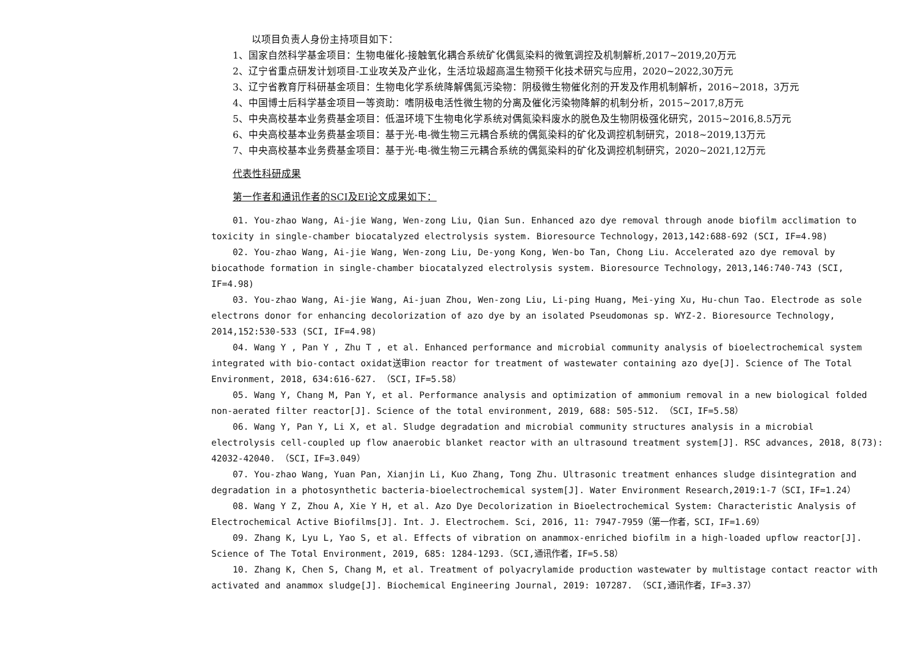以项目负责人身份主持项目如下：
1、国家自然科学基金项目：生物电催化-接触氧化耦合系统矿化偶氮染料的微氧调控及机制解析,2017~2019,20万元
2、辽宁省重点研发计划项目-工业攻关及产业化，生活垃圾超高温生物预干化技术研究与应用，2020~2022,30万元
3、辽宁省教育厅科研基金项目：生物电化学系统降解偶氮污染物：阴极微生物催化剂的开发及作用机制解析，2016~2018，3万元
4、中国博士后科学基金项目一等资助：嗜阴极电活性微生物的分离及催化污染物降解的机制分析，2015~2017,8万元
5、中央高校基本业务费基金项目：低温环境下生物电化学系统对偶氮染料废水的脱色及生物阴极强化研究，2015~2016,8.5万元
6、中央高校基本业务费基金项目：基于光-电-微生物三元耦合系统的偶氮染料的矿化及调控机制研究，2018~2019,13万元
7、中央高校基本业务费基金项目：基于光-电-微生物三元耦合系统的偶氮染料的矿化及调控机制研究，2020~2021,12万元
代表性科研成果
第一作者和通讯作者的SCI及EI论文成果如下：
01. You-zhao Wang, Ai-jie Wang, Wen-zong Liu, Qian Sun. Enhanced azo dye removal through anode biofilm acclimation to toxicity in single-chamber biocatalyzed electrolysis system. Bioresource Technology，2013,142:688-692 (SCI, IF=4.98)
02. You-zhao Wang, Ai-jie Wang, Wen-zong Liu, De-yong Kong, Wen-bo Tan, Chong Liu. Accelerated azo dye removal by biocathode formation in single-chamber biocatalyzed electrolysis system. Bioresource Technology，2013,146:740-743 (SCI, IF=4.98)
03. You-zhao Wang, Ai-jie Wang, Ai-juan Zhou, Wen-zong Liu, Li-ping Huang, Mei-ying Xu, Hu-chun Tao. Electrode as sole electrons donor for enhancing decolorization of azo dye by an isolated Pseudomonas sp. WYZ-2. Bioresource Technology, 2014,152:530-533 (SCI, IF=4.98)
04. Wang Y , Pan Y , Zhu T , et al. Enhanced performance and microbial community analysis of bioelectrochemical system integrated with bio-contact oxidat送审ion reactor for treatment of wastewater containing azo dye[J]. Science of The Total Environment, 2018, 634:616-627. （SCI，IF=5.58）
05. Wang Y, Chang M, Pan Y, et al. Performance analysis and optimization of ammonium removal in a new biological folded non-aerated filter reactor[J]. Science of the total environment, 2019, 688: 505-512. （SCI，IF=5.58）
06. Wang Y, Pan Y, Li X, et al. Sludge degradation and microbial community structures analysis in a microbial electrolysis cell-coupled up flow anaerobic blanket reactor with an ultrasound treatment system[J]. RSC advances, 2018, 8(73): 42032-42040. （SCI，IF=3.049）
07. You-zhao Wang, Yuan Pan, Xianjin Li, Kuo Zhang, Tong Zhu. Ultrasonic treatment enhances sludge disintegration and degradation in a photosynthetic bacteria-bioelectrochemical system[J]. Water Environment Research,2019:1-7（SCI，IF=1.24）
08. Wang Y Z, Zhou A, Xie Y H, et al. Azo Dye Decolorization in Bioelectrochemical System: Characteristic Analysis of Electrochemical Active Biofilms[J]. Int. J. Electrochem. Sci, 2016, 11: 7947-7959（第一作者，SCI，IF=1.69）
09. Zhang K, Lyu L, Yao S, et al. Effects of vibration on anammox-enriched biofilm in a high-loaded upflow reactor[J]. Science of The Total Environment, 2019, 685: 1284-1293.（SCI,通讯作者，IF=5.58）
10. Zhang K, Chen S, Chang M, et al. Treatment of polyacrylamide production wastewater by multistage contact reactor with activated and anammox sludge[J]. Biochemical Engineering Journal, 2019: 107287. （SCI,通讯作者，IF=3.37）